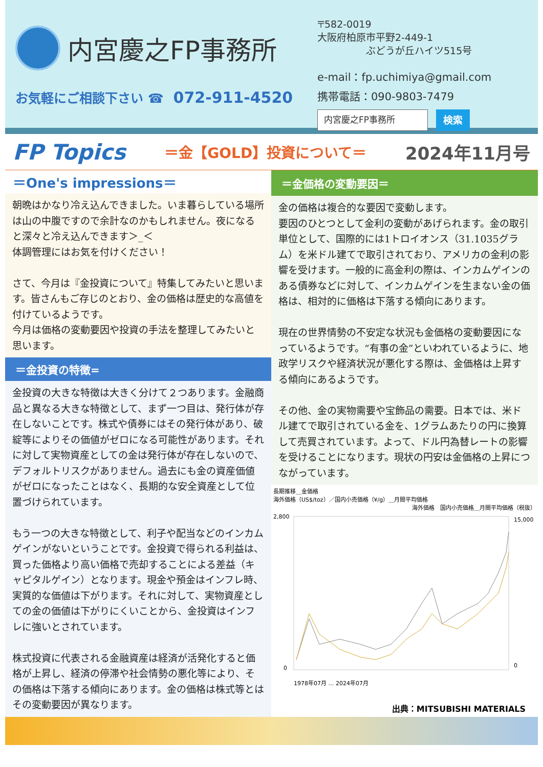内宮慶之FP事務所
お気軽にご相談下さい ☎ 072-911-4520
〒582-0019
大阪府柏原市平野2-449-1
　　　　　ぶどうが丘ハイツ515号
e-mail：fp.uchimiya@gmail.com
携帯電話：090-9803-7479
内宮慶之FP事務所 検索
FP Topics ＝金【GOLD】投資について＝ 2024年11月号
＝One's impressions＝
朝晩はかなり冷え込んできました。いま暮らしている場所は山の中腹ですので余計なのかもしれません。夜になると深々と冷え込んできます＞_＜
体調管理にはお気を付けください！
さて、今月は『金投資について』特集してみたいと思います。皆さんもご存じのとおり、金の価格は歴史的な高値を付けているようです。
今月は価格の変動要因や投資の手法を整理してみたいと思います。
＝金投資の特徴=
金投資の大きな特徴は大きく分けて２つあります。金融商品と異なる大きな特徴として、まず一つ目は、発行体が存在しないことです。株式や債券にはその発行体があり、破綻等によりその価値がゼロになる可能性があります。それに対して実物資産としての金は発行体が存在しないので、デフォルトリスクがありません。過去にも金の資産価値がゼロになったことはなく、長期的な安全資産として位置づけられています。
もう一つの大きな特徴として、利子や配当などのインカムゲインがないということです。金投資で得られる利益は、買った価格より高い価格で売却することによる差益（キャピタルゲイン）となります。現金や預金はインフレ時、実質的な価値は下がります。それに対して、実物資産としての金の価値は下がりにくいことから、金投資はインフレに強いとされています。
株式投資に代表される金融資産は経済が活発化すると価格が上昇し、経済の停滞や社会情勢の悪化等により、その価格は下落する傾向にあります。金の価格は株式等とはその変動要因が異なります。
＝金価格の変動要因＝
金の価格は複合的な要因で変動します。
要因のひとつとして金利の変動があげられます。金の取引単位として、国際的には1トロイオンス（31.1035グラム）を米ドル建てで取引されており、アメリカの金利の影響を受けます。一般的に高金利の際は、インカムゲインのある債券などに対して、インカムゲインを生まない金の価格は、相対的に価格は下落する傾向にあります。
現在の世界情勢の不安定な状況も金価格の変動要因になっているようです。“有事の金”といわれているように、地政学リスクや経済状況が悪化する際は、金価格は上昇する傾向にあるようです。
その他、金の実物需要や宝飾品の需要。日本では、米ドル建てで取引されている金を、1グラムあたりの円に換算して売買されています。よって、ドル円為替レートの影響を受けることになります。現状の円安は金価格の上昇につながっています。
長期推移＿金価格
海外価格（US$/toz）／国内小売価格（¥/g）＿月間平均価格
海外価格　国内小売価格＿月間平均価格（税抜）
2,800
0
15,000
0
1978年07月 … 2024年07月
出典：MITSUBISHI MATERIALS